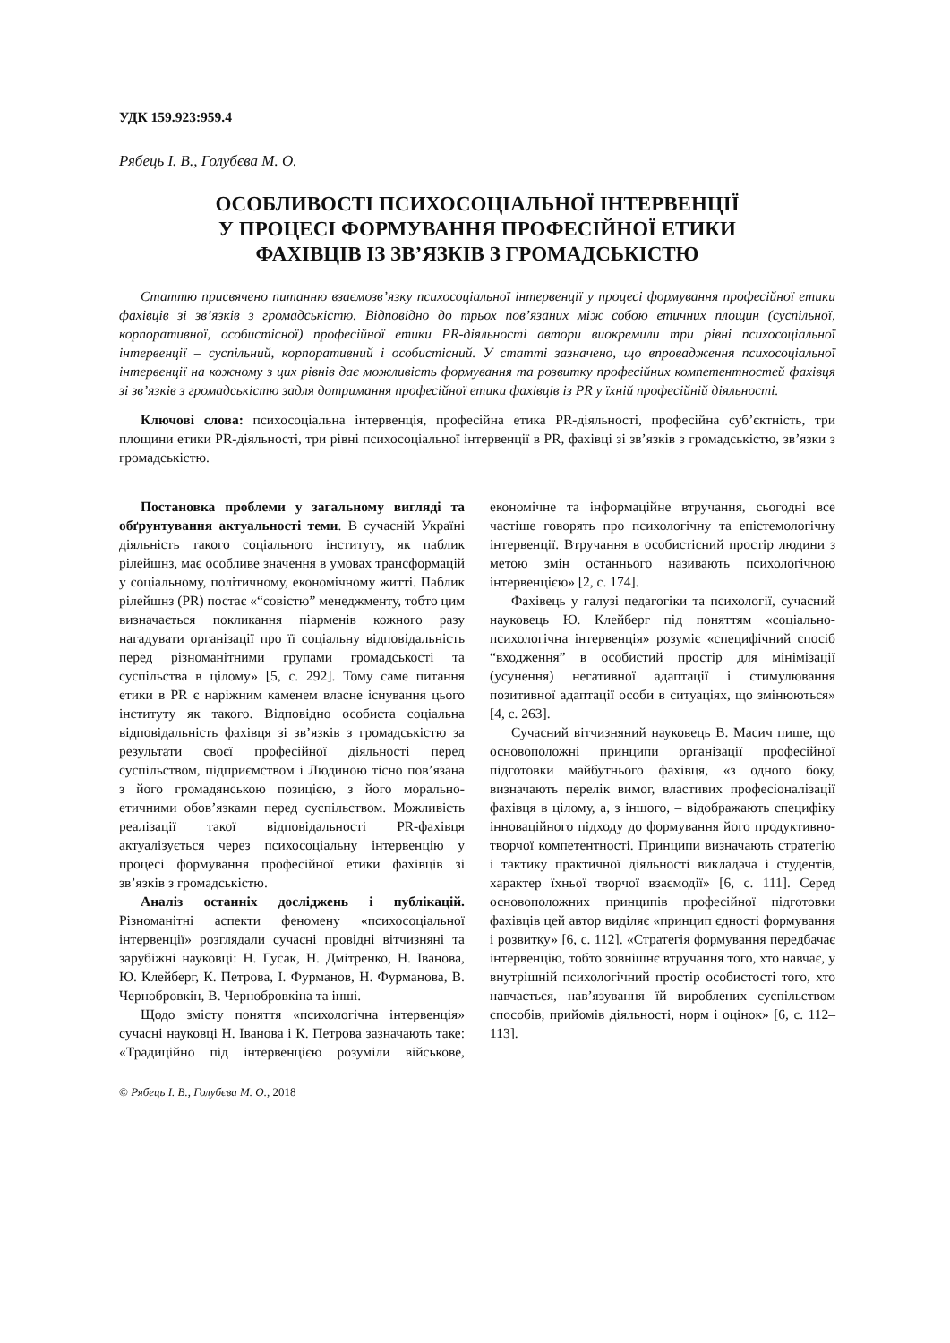УДК 159.923:959.4
Рябець І. В., Голубєва М. О.
ОСОБЛИВОСТІ ПСИХОСОЦІАЛЬНОЇ ІНТЕРВЕНЦІЇ
У ПРОЦЕСІ ФОРМУВАННЯ ПРОФЕСІЙНОЇ ЕТИКИ
ФАХІВЦІВ ІЗ ЗВ’ЯЗКІВ З ГРОМАДСЬКІСТЮ
Статтю присвячено питанню взаємозв’язку психосоціальної інтервенції у процесі формування професійної етики фахівців зі зв’язків з громадськістю. Відповідно до трьох пов’язаних між собою етичних площин (суспільної, корпоративної, особистісної) професійної етики PR-діяльності автори виокремили три рівні психосоціальної інтервенції – суспільний, корпоративний і особистісний. У статті зазначено, що впровадження психосоціальної інтервенції на кожному з цих рівнів дає можливість формування та розвитку професійних компетентностей фахівця зі зв’язків з громадськістю задля дотримання професійної етики фахівців із PR у їхній професійній діяльності.
Ключові слова: психосоціальна інтервенція, професійна етика PR-діяльності, професійна суб’єктність, три площини етики PR-діяльності, три рівні психосоціальної інтервенції в PR, фахівці зі зв’язків з громадськістю, зв’язки з громадськістю.
Постановка проблеми у загальному вигляді та обґрунтування актуальності теми. В сучасній Україні діяльність такого соціального інституту, як паблик рілейшнз, має особливе значення в умовах трансформацій у соціальному, політичному, економічному житті. Паблик рілейшнз (PR) постає «“совістю” менеджменту, тобто цим визначається покликання піарменів кожного разу нагадувати організації про її соціальну відповідальність перед різноманітними групами громадськості та суспільства в цілому» [5, с. 292]. Тому саме питання етики в PR є наріжним каменем власне існування цього інституту як такого. Відповідно особиста соціальна відповідальність фахівця зі зв’язків з громадськістю за результати своєї професійної діяльності перед суспільством, підприємством і Людиною тісно пов’язана з його громадянською позицією, з його морально-етичними обов’язками перед суспільством. Можливість реалізації такої відповідальності PR-фахівця актуалізується через психосоціальну інтервенцію у процесі формування професійної етики фахівців зі зв’язків з громадськістю.
Аналіз останніх досліджень і публікацій. Різноманітні аспекти феномену «психосоціальної інтервенції» розглядали сучасні провідні вітчизняні та зарубіжні науковці: Н. Гусак, Н. Дмітренко, Н. Іванова, Ю. Клейберг, К. Петрова, І. Фурманов, Н. Фурманова, В. Чернобровкін, В. Чернобровкіна та інші.
Щодо змісту поняття «психологічна інтервенція» сучасні науковці Н. Іванова і К. Петрова зазначають таке: «Традиційно під інтервенцією розуміли військове, економічне та інформаційне втручання, сьогодні все частіше говорять про психологічну та епістемологічну інтервенції. Втручання в особистісний простір людини з метою змін останнього називають психологічною інтервенцією» [2, с. 174].
Фахівець у галузі педагогіки та психології, сучасний науковець Ю. Клейберг під поняттям «соціально-психологічна інтервенція» розуміє «специфічний спосіб “входження” в особистий простір для мінімізації (усунення) негативної адаптації і стимулювання позитивної адаптації особи в ситуаціях, що змінюються» [4, с. 263].
Сучасний вітчизняний науковець В. Масич пише, що основоположні принципи організації професійної підготовки майбутнього фахівця, «з одного боку, визначають перелік вимог, властивих професіоналізації фахівця в цілому, а, з іншого, – відображають специфіку інноваційного підходу до формування його продуктивно-творчої компетентності. Принципи визначають стратегію і тактику практичної діяльності викладача і студентів, характер їхньої творчої взаємодії» [6, с. 111]. Серед основоположних принципів професійної підготовки фахівців цей автор виділяє «принцип єдності формування і розвитку» [6, с. 112]. «Стратегія формування передбачає інтервенцію, тобто зовнішнє втручання того, хто навчає, у внутрішній психологічний простір особистості того, хто навчається, нав’язування їй вироблених суспільством способів, прийомів діяльності, норм і оцінок» [6, с. 112–113].
© Рябець І. В., Голубєва М. О., 2018